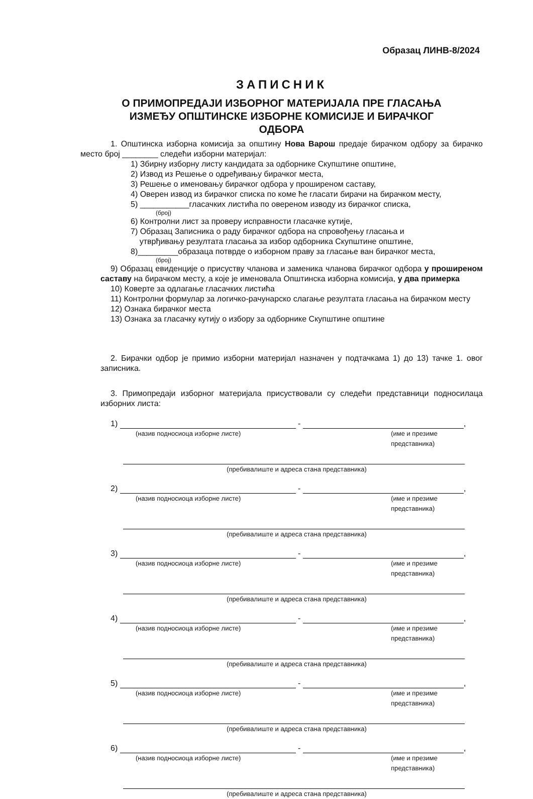Образац ЛИНВ-8/2024
ЗАПИСНИК
О ПРИМОПРЕДАЈИ ИЗБОРНОГ МАТЕРИЈАЛА ПРЕ ГЛАСАЊА
ИЗМЕЂУ ОПШТИНСКЕ ИЗБОРНЕ КОМИСИЈЕ И БИРАЧКОГ
ОДБОРА
1. Општинска изборна комисија за општину Нова Варош предаје бирачком одбору за бирачко место број ________ следећи изборни материјал:
1) Збирну изборну листу кандидата за одборнике Скупштине општине,
2) Извод из Решење о одређивању бирачког места,
3) Решење о именовању бирачког одбора у проширеном саставу,
4) Оверен извод из бирачког списка по коме ће гласати бирачи на бирачком месту,
5) ___________гласачких листића по овереном изводу из бирачког списка,
(број)
6) Контролни лист за проверу исправности гласачке кутије,
7) Образац Записника о раду бирачког одбора на спровођењу гласања и
утврђивању резултата гласања за избор одборника Скупштине општине,
8)_________образаца потврде о изборном праву за гласање ван бирачког места,
(број)
9) Образац евиденције о присуству чланова и заменика чланова бирачког одбора у проширеном саставу на бирачком месту, а које је именовала Општинска изборна комисија, у два примерка
10) Коверте за одлагање гласачких листића
11) Контролни формулар за логичко-рачунарско слагање резултата гласања на бирачком месту
12) Ознака бирачког места
13) Ознака за гласачку кутију о избору за одборнике Скупштине општине
2. Бирачки одбор је примио изборни материјал назначен у подтачкама 1) до 13) тачке 1. овог записника.
3. Примопредаји изборног материјала присуствовали су следећи представници подносилаца изборних листа:
1)
-
,
(назив подносиоца изборне листе) (име и презиме представника)
(пребивалиште и адреса стана представника)
2)
-
,
(назив подносиоца изборне листе) (име и презиме представника)
(пребивалиште и адреса стана представника)
3)
-
,
(назив подносиоца изборне листе) (име и презиме представника)
(пребивалиште и адреса стана представника)
4)
-
,
(назив подносиоца изборне листе) (име и презиме представника)
(пребивалиште и адреса стана представника)
5)
-
,
(назив подносиоца изборне листе) (име и презиме представника)
(пребивалиште и адреса стана представника)
6)
-
,
(назив подносиоца изборне листе) (име и презиме представника)
(пребивалиште и адреса стана представника)